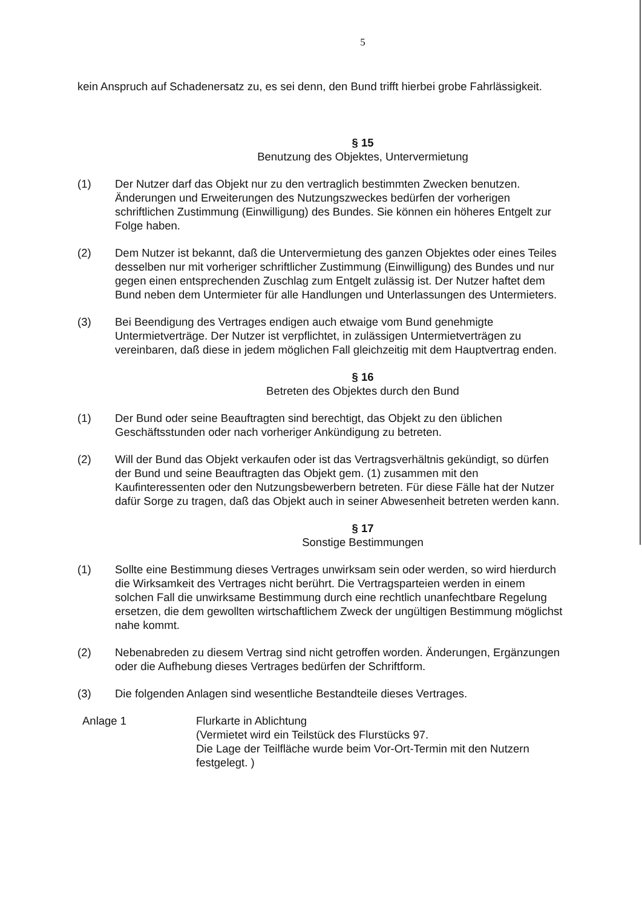5
kein Anspruch auf Schadenersatz zu, es sei denn, den Bund trifft hierbei grobe Fahrlässigkeit.
§ 15
Benutzung des Objektes, Untervermietung
(1) Der Nutzer darf das Objekt nur zu den vertraglich bestimmten Zwecken benutzen. Änderungen und Erweiterungen des Nutzungszweckes bedürfen der vorherigen schriftlichen Zustimmung (Einwilligung) des Bundes. Sie können ein höheres Entgelt zur Folge haben.
(2) Dem Nutzer ist bekannt, daß die Untervermietung des ganzen Objektes oder eines Teiles desselben nur mit vorheriger schriftlicher Zustimmung (Einwilligung) des Bundes und nur gegen einen entsprechenden Zuschlag zum Entgelt zulässig ist. Der Nutzer haftet dem Bund neben dem Untermieter für alle Handlungen und Unterlassungen des Untermieters.
(3) Bei Beendigung des Vertrages endigen auch etwaige vom Bund genehmigte Untermietverträge. Der Nutzer ist verpflichtet, in zulässigen Untermietverträgen zu vereinbaren, daß diese in jedem möglichen Fall gleichzeitig mit dem Hauptvertrag enden.
§ 16
Betreten des Objektes durch den Bund
(1) Der Bund oder seine Beauftragten sind berechtigt, das Objekt zu den üblichen Geschäftsstunden oder nach vorheriger Ankündigung zu betreten.
(2) Will der Bund das Objekt verkaufen oder ist das Vertragsverhältnis gekündigt, so dürfen der Bund und seine Beauftragten das Objekt gem. (1) zusammen mit den Kaufinteressenten oder den Nutzungsbewerbern betreten. Für diese Fälle hat der Nutzer dafür Sorge zu tragen, daß das Objekt auch in seiner Abwesenheit betreten werden kann.
§ 17
Sonstige Bestimmungen
(1) Sollte eine Bestimmung dieses Vertrages unwirksam sein oder werden, so wird hierdurch die Wirksamkeit des Vertrages nicht berührt. Die Vertragsparteien werden in einem solchen Fall die unwirksame Bestimmung durch eine rechtlich unanfechtbare Regelung ersetzen, die dem gewollten wirtschaftlichem Zweck der ungültigen Bestimmung möglichst nahe kommt.
(2) Nebenabreden zu diesem Vertrag sind nicht getroffen worden. Änderungen, Ergänzungen oder die Aufhebung dieses Vertrages bedürfen der Schriftform.
(3) Die folgenden Anlagen sind wesentliche Bestandteile dieses Vertrages.
Anlage 1 Flurkarte in Ablichtung
(Vermietet wird ein Teilstück des Flurstücks 97.
Die Lage der Teilfläche wurde beim Vor-Ort-Termin mit den Nutzern festgelegt. )